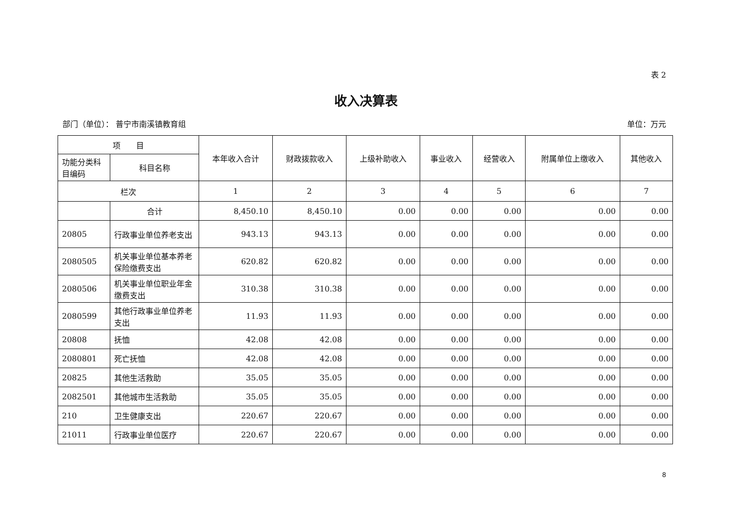表 2
收入决算表
部门（单位）： 普宁市南溪镇教育组 单位：万元
| 项 目 | | 本年收入合计 | 财政拨款收入 | 上级补助收入 | 事业收入 | 经营收入 | 附属单位上缴收入 | 其他收入 |
| --- | --- | --- | --- | --- | --- | --- | --- | --- |
| 功能分类科目编码 | 科目名称 | | | | | | | |
| 栏次 | | 1 | 2 | 3 | 4 | 5 | 6 | 7 |
| | 合计 | 8,450.10 | 8,450.10 | 0.00 | 0.00 | 0.00 | 0.00 | 0.00 |
| 20805 | 行政事业单位养老支出 | 943.13 | 943.13 | 0.00 | 0.00 | 0.00 | 0.00 | 0.00 |
| 2080505 | 机关事业单位基本养老保险缴费支出 | 620.82 | 620.82 | 0.00 | 0.00 | 0.00 | 0.00 | 0.00 |
| 2080506 | 机关事业单位职业年金缴费支出 | 310.38 | 310.38 | 0.00 | 0.00 | 0.00 | 0.00 | 0.00 |
| 2080599 | 其他行政事业单位养老支出 | 11.93 | 11.93 | 0.00 | 0.00 | 0.00 | 0.00 | 0.00 |
| 20808 | 抚恤 | 42.08 | 42.08 | 0.00 | 0.00 | 0.00 | 0.00 | 0.00 |
| 2080801 | 死亡抚恤 | 42.08 | 42.08 | 0.00 | 0.00 | 0.00 | 0.00 | 0.00 |
| 20825 | 其他生活救助 | 35.05 | 35.05 | 0.00 | 0.00 | 0.00 | 0.00 | 0.00 |
| 2082501 | 其他城市生活救助 | 35.05 | 35.05 | 0.00 | 0.00 | 0.00 | 0.00 | 0.00 |
| 210 | 卫生健康支出 | 220.67 | 220.67 | 0.00 | 0.00 | 0.00 | 0.00 | 0.00 |
| 21011 | 行政事业单位医疗 | 220.67 | 220.67 | 0.00 | 0.00 | 0.00 | 0.00 | 0.00 |
8